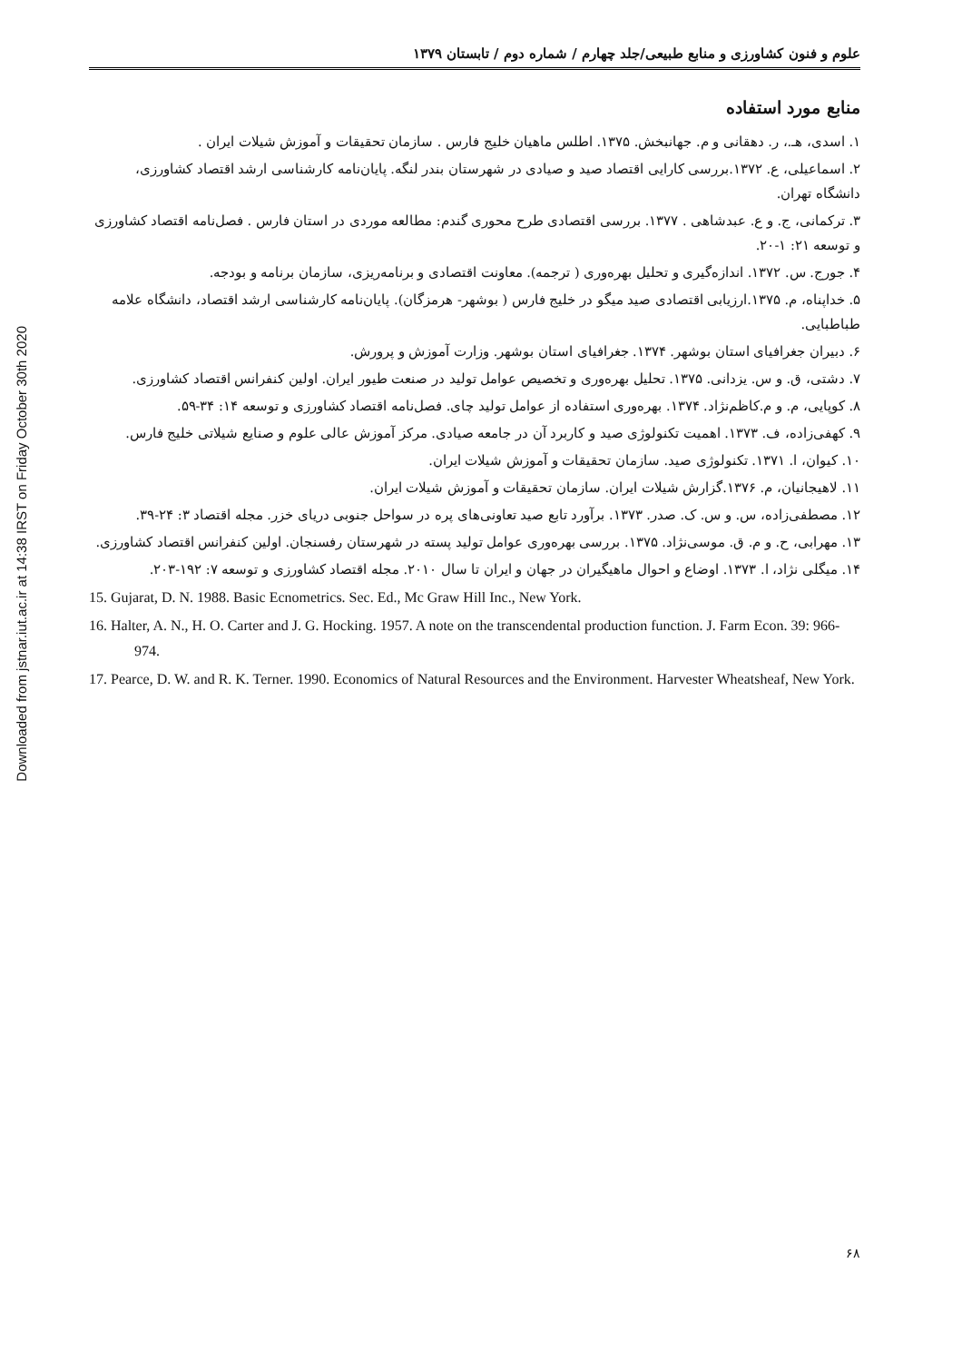Downloaded from jstnar.iut.ac.ir at 14:38 IRST on Friday October 30th 2020
علوم و فنون کشاورزی و منابع طبیعی/جلد چهارم / شماره دوم / تابستان ۱۳۷۹
منابع مورد استفاده
۱. اسدی، هـ.، ر. دهقانی و م. جهانبخش. ۱۳۷۵. اطلس ماهیان خلیج فارس . سازمان تحقیقات و آموزش شیلات ایران .
۲. اسماعیلی، ع. ۱۳۷۲.بررسی کارایی اقتصاد صید و صیادی در شهرستان بندر لنگه. پایان‌نامه کارشناسی ارشد اقتصاد کشاورزی، دانشگاه تهران.
۳. ترکمانی، ج. و ع. عبدشاهی . ۱۳۷۷. بررسی اقتصادی طرح محوری گندم: مطالعه موردی در استان فارس . فصل‌نامه اقتصاد کشاورزی و توسعه ۲۱: ۱-۲۰.
۴. جورج. س. ۱۳۷۲. اندازه‌گیری و تحلیل بهره‌وری ( ترجمه). معاونت اقتصادی و برنامه‌ریزی، سازمان برنامه و بودجه.
۵. خداپناه، م. ۱۳۷۵.ارزیابی اقتصادی صید میگو در خلیج فارس ( بوشهر- هرمزگان). پایان‌نامه کارشناسی ارشد اقتصاد، دانشگاه علامه طباطبایی.
۶. دبیران جغرافیای استان بوشهر. ۱۳۷۴. جغرافیای استان بوشهر. وزارت آموزش و پرورش.
۷. دشتی، ق. و س. یزدانی. ۱۳۷۵. تحلیل بهره‌وری و تخصیص عوامل تولید در صنعت طیور ایران. اولین کنفرانس اقتصاد کشاورزی.
۸. کوپایی، م. و م.کاظم‌نژاد. ۱۳۷۴. بهره‌وری استفاده از عوامل تولید چای. فصل‌نامه اقتصاد کشاورزی و توسعه ۱۴: ۳۴-۵۹.
۹. کهفی‌زاده، ف. ۱۳۷۳. اهمیت تکنولوژی صید و کاربرد آن در جامعه صیادی. مرکز آموزش عالی علوم و صنایع شیلاتی خلیج فارس.
۱۰. کیوان، ا. ۱۳۷۱. تکنولوژی صید. سازمان تحقیقات و آموزش شیلات ایران.
۱۱. لاهیجانیان، م. ۱۳۷۶.گزارش شیلات ایران. سازمان تحقیقات و آموزش شیلات ایران.
۱۲. مصطفی‌زاده، س. و س. ک. صدر. ۱۳۷۳. برآورد تابع صید تعاونی‌های پره در سواحل جنوبی دریای خزر. مجله اقتصاد ۳: ۲۴-۳۹.
۱۳. مهرابی، ح. و م. ق. موسی‌نژاد. ۱۳۷۵. بررسی بهره‌وری عوامل تولید پسته در شهرستان رفسنجان. اولین کنفرانس اقتصاد کشاورزی.
۱۴. میگلی نژاد، ا. ۱۳۷۳. اوضاع و احوال ماهیگیران در جهان و ایران تا سال ۲۰۱۰. مجله اقتصاد کشاورزی و توسعه ۷: ۱۹۲-۲۰۳.
15. Gujarat, D. N. 1988. Basic Ecnometrics. Sec. Ed., Mc Graw Hill Inc., New York.
16. Halter, A. N., H. O. Carter and J. G. Hocking. 1957. A note on the transcendental production function. J. Farm Econ. 39: 966-974.
17. Pearce, D. W. and R. K. Terner. 1990. Economics of Natural Resources and the Environment. Harvester Wheatsheaf, New York.
۶۸